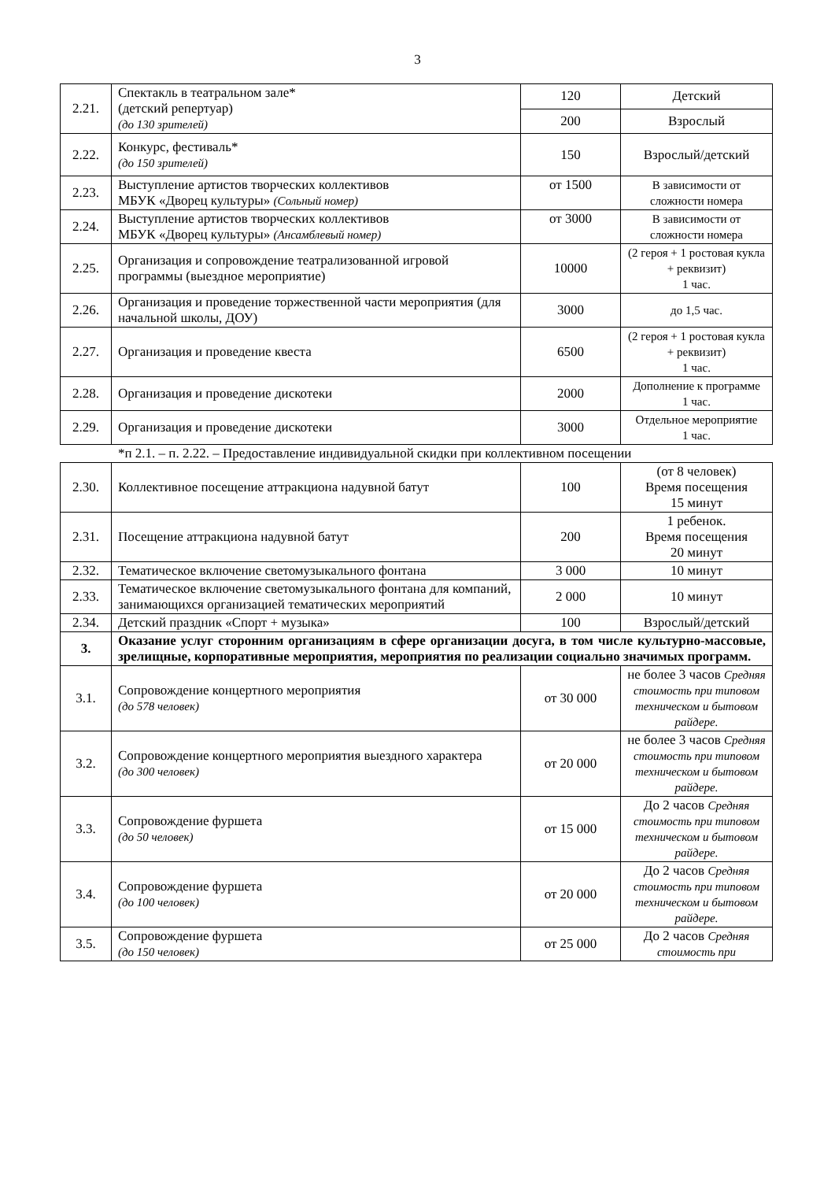3
| 2.21. | Спектакль в театральном зале* (детский репертуар) (до 130 зрителей) | 120 | Детский |
| | | 200 | Взрослый |
| 2.22. | Конкурс, фестиваль* (до 150 зрителей) | 150 | Взрослый/детский |
| 2.23. | Выступление артистов творческих коллективов МБУК «Дворец культуры» (Сольный номер) | от 1500 | В зависимости от сложности номера |
| 2.24. | Выступление артистов творческих коллективов МБУК «Дворец культуры» (Ансамблевый номер) | от 3000 | В зависимости от сложности номера |
| 2.25. | Организация и сопровождение театрализованной игровой программы (выездное мероприятие) | 10000 | (2 героя + 1 ростовая кукла + реквизит) 1 час. |
| 2.26. | Организация и проведение торжественной части мероприятия (для начальной школы, ДОУ) | 3000 | до 1,5 час. |
| 2.27. | Организация и проведение квеста | 6500 | (2 героя + 1 ростовая кукла + реквизит) 1 час. |
| 2.28. | Организация и проведение дискотеки | 2000 | Дополнение к программе 1 час. |
| 2.29. | Организация и проведение дискотеки | 3000 | Отдельное мероприятие 1 час. |
*п 2.1. – п. 2.22. – Предоставление индивидуальной скидки при коллективном посещении
| 2.30. | Коллективное посещение аттракциона надувной батут | 100 | (от 8 человек) Время посещения 15 минут |
| 2.31. | Посещение аттракциона надувной батут | 200 | 1 ребенок. Время посещения 20 минут |
| 2.32. | Тематическое включение светомузыкального фонтана | 3 000 | 10 минут |
| 2.33. | Тематическое включение светомузыкального фонтана для компаний, занимающихся организацией тематических мероприятий | 2 000 | 10 минут |
| 2.34. | Детский праздник «Спорт + музыка» | 100 | Взрослый/детский |
| 3. | Оказание услуг сторонним организациям в сфере организации досуга, в том числе культурно-массовые, зрелищные, корпоративные мероприятия, мероприятия по реализации социально значимых программ. | | |
| 3.1. | Сопровождение концертного мероприятия (до 578 человек) | от 30 000 | не более 3 часов Средняя стоимость при типовом техническом и бытовом райдере. |
| 3.2. | Сопровождение концертного мероприятия выездного характера (до 300 человек) | от 20 000 | не более 3 часов Средняя стоимость при типовом техническом и бытовом райдере. |
| 3.3. | Сопровождение фуршета (до 50 человек) | от 15 000 | До 2 часов Средняя стоимость при типовом техническом и бытовом райдере. |
| 3.4. | Сопровождение фуршета (до 100 человек) | от 20 000 | До 2 часов Средняя стоимость при типовом техническом и бытовом райдере. |
| 3.5. | Сопровождение фуршета (до 150 человек) | от 25 000 | До 2 часов Средняя стоимость при |